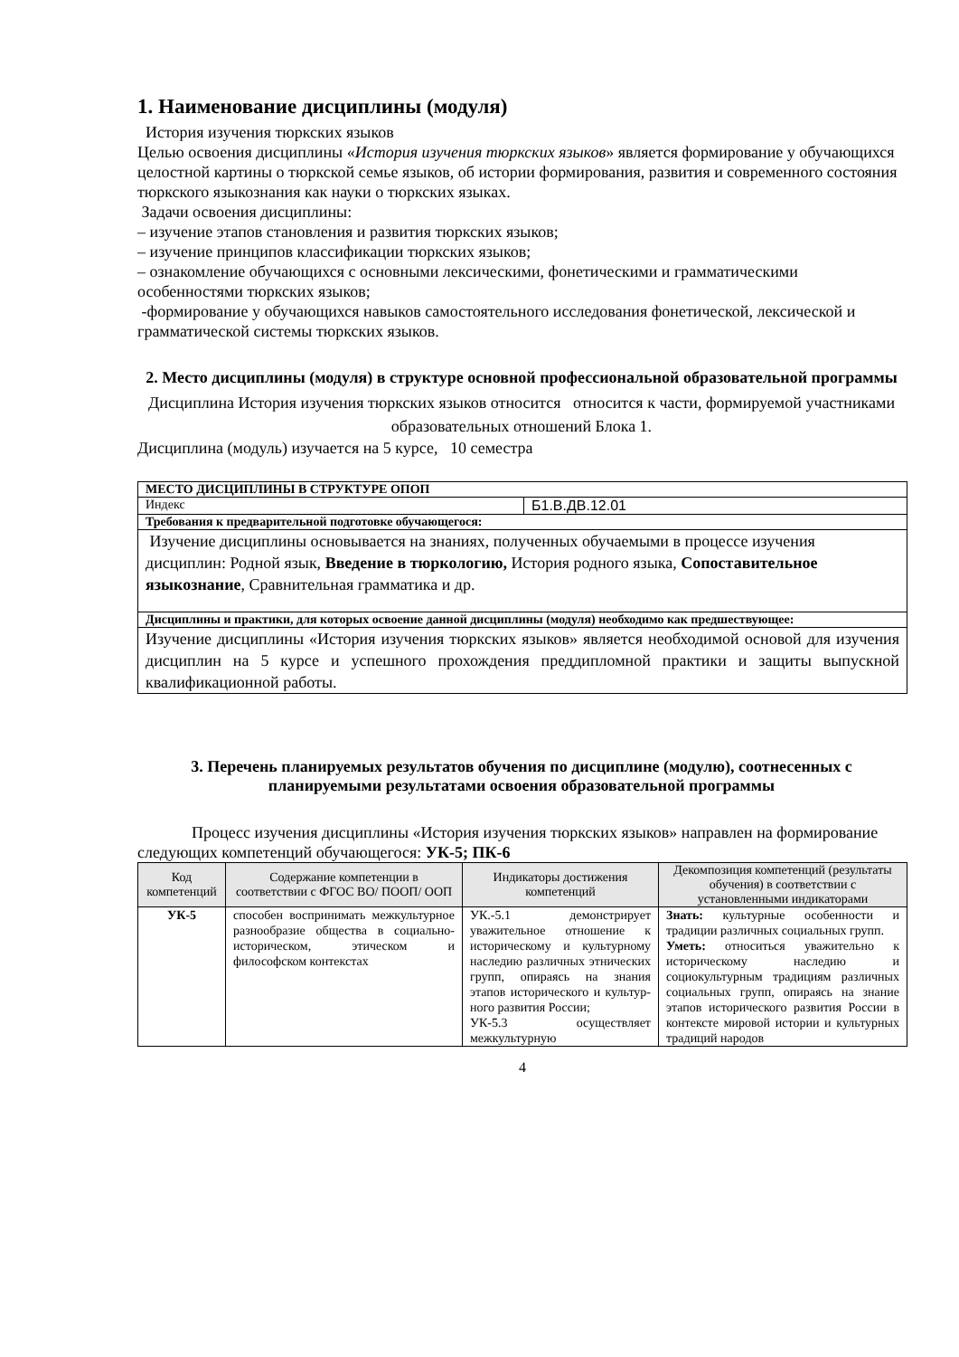1. Наименование дисциплины (модуля)
История изучения тюркских языков
Целью освоения дисциплины «История изучения тюркских языков» является формирование у обучающихся целостной картины о тюркской семье языков, об истории формирования, развития и современного состояния тюркского языкознания как науки о тюркских языках.
Задачи освоения дисциплины:
– изучение этапов становления и развития тюркских языков;
– изучение принципов классификации тюркских языков;
– ознакомление обучающихся с основными лексическими, фонетическими и грамматическими особенностями тюркских языков;
-формирование у обучающихся навыков самостоятельного исследования фонетической, лексической и грамматической системы тюркских языков.
2. Место дисциплины (модуля) в структуре основной профессиональной образовательной программы
Дисциплина История изучения тюркских языков относится относится к части, формируемой участниками образовательных отношений Блока 1.
Дисциплина (модуль) изучается на 5 курсе, 10 семестра
| МЕСТО ДИСЦИПЛИНЫ В СТРУКТУРЕ ОПОП | |
| Индекс | Б1.В.ДВ.12.01 |
| Требования к предварительной подготовке обучающегося: | |
| Изучение дисциплины основывается на знаниях, полученных обучаемыми в процессе изучения дисциплин: Родной язык, Введение в тюркологию, История родного языка, Сопоставительное языкознание , Сравнительная грамматика и др. | |
| Дисциплины и практики, для которых освоение данной дисциплины (модуля) необходимо как предшествующее: | |
| Изучение дисциплины «История изучения тюркских языков» является необходимой основой для изучения дисциплин на 5 курсе и успешного прохождения преддипломной практики и защиты выпускной квалификационной работы. | |
3. Перечень планируемых результатов обучения по дисциплине (модулю), соотнесенных с планируемыми результатами освоения образовательной программы
Процесс изучения дисциплины «История изучения тюркских языков» направлен на формирование следующих компетенций обучающегося: УК-5; ПК-6
| Код компетенций | Содержание компетенции в соответствии с ФГОС ВО/ ПООП/ ООП | Индикаторы достижения компетенций | Декомпозиция компетенций (результаты обучения) в соответствии с установленными индикаторами |
| --- | --- | --- | --- |
| УК-5 | способен воспринимать межкультурное разнообразие общества в социально-историческом, этическом и философском контекстах | УК.-5.1 демонстрирует уважительное отношение к историческому и культурному наследию различных этнических групп, опираясь на знания этапов исторического и культур-ного развития России; УК-5.3 осуществляет межкультурную | Знать: культурные особенности и традиции различных социальных групп. Уметь: относиться уважительно к историческому наследию и социокультурным традициям различных социальных групп, опираясь на знание этапов исторического развития России в контексте мировой истории и культурных традиций народов |
4